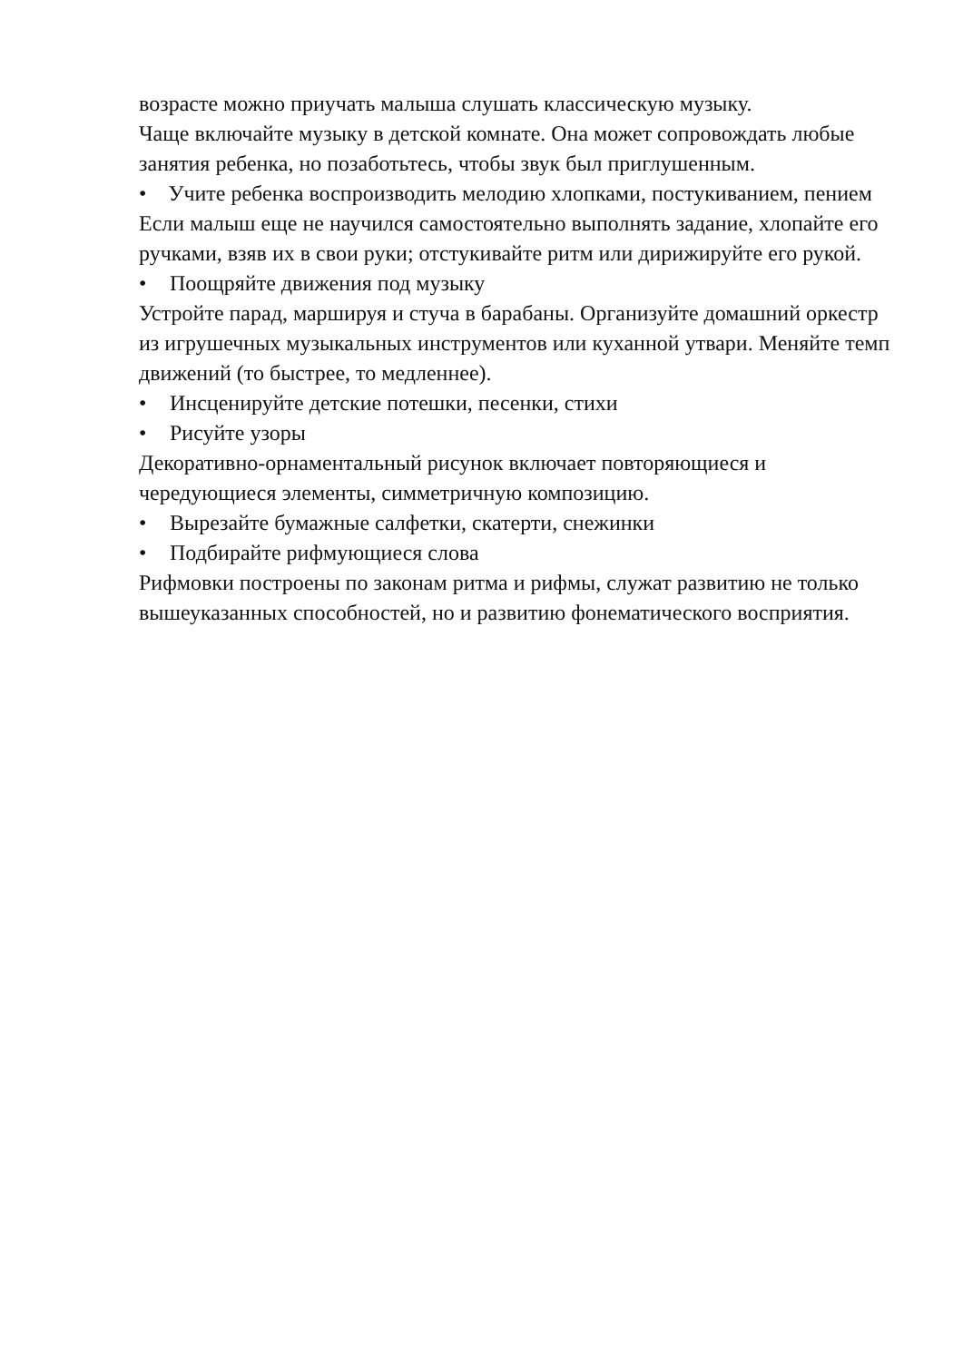возрасте можно приучать малыша слушать классическую музыку.
Чаще включайте музыку в детской комнате. Она может сопровождать любые занятия ребенка, но позаботьтесь, чтобы звук был приглушенным.
• Учите ребенка воспроизводить мелодию хлопками, постукиванием, пением
Если малыш еще не научился самостоятельно выполнять задание, хлопайте его ручками, взяв их в свои руки; отстукивайте ритм или дирижируйте его рукой.
• Поощряйте движения под музыку
Устройте парад, маршируя и стуча в барабаны. Организуйте домашний оркестр из игрушечных музыкальных инструментов или куханной утвари. Меняйте темп движений (то быстрее, то медленнее).
• Инсценируйте детские потешки, песенки, стихи
• Рисуйте узоры
Декоративно-орнаментальный рисунок включает повторяющиеся и чередующиеся элементы, симметричную композицию.
• Вырезайте бумажные салфетки, скатерти, снежинки
• Подбирайте рифмующиеся слова
Рифмовки построены по законам ритма и рифмы, служат развитию не только вышеуказанных способностей, но и развитию фонематического восприятия.